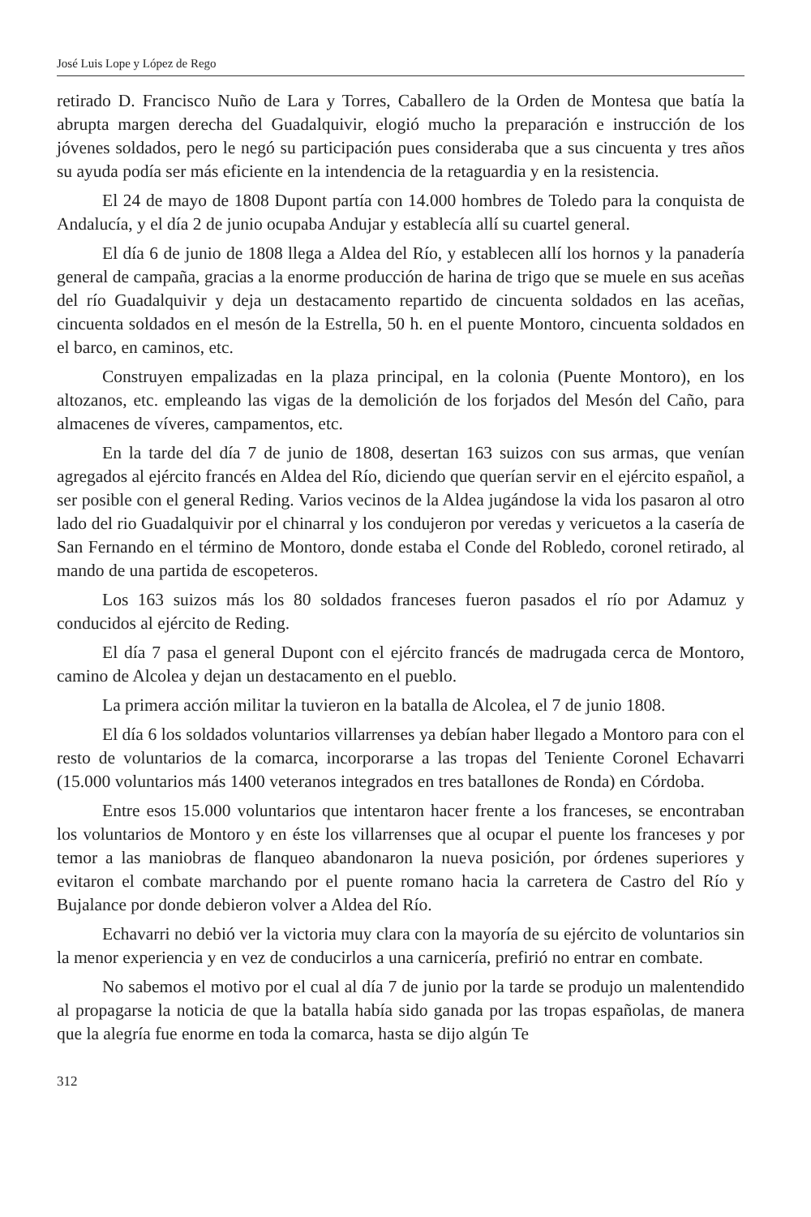José Luis Lope y López de Rego
retirado D. Francisco Nuño de Lara y Torres, Caballero de la Orden de Montesa que batía la abrupta margen derecha del Guadalquivir, elogió mucho la preparación e instrucción de los jóvenes soldados, pero le negó su participación pues consideraba que a sus cincuenta y tres años su ayuda podía ser más eficiente en la intendencia de la retaguardia y en la resistencia.
El 24 de mayo de 1808 Dupont partía con 14.000 hombres de Toledo para la conquista de Andalucía, y el día 2 de junio ocupaba Andujar y establecía allí su cuartel general.
El día 6 de junio de 1808 llega a Aldea del Río, y establecen allí los hornos y la panadería general de campaña, gracias a la enorme producción de harina de trigo que se muele en sus aceñas del río Guadalquivir y deja un destacamento repartido de cincuenta soldados en las aceñas, cincuenta soldados en el mesón de la Estrella, 50 h. en el puente Montoro, cincuenta soldados en el barco, en caminos, etc.
Construyen empalizadas en la plaza principal, en la colonia (Puente Montoro), en los altozanos, etc. empleando las vigas de la demolición de los forjados del Mesón del Caño, para almacenes de víveres, campamentos, etc.
En la tarde del día 7 de junio de 1808, desertan 163 suizos con sus armas, que venían agregados al ejército francés en Aldea del Río, diciendo que querían servir en el ejército español, a ser posible con el general Reding. Varios vecinos de la Aldea jugándose la vida los pasaron al otro lado del rio Guadalquivir por el chinarral y los condujeron por veredas y vericuetos a la casería de San Fernando en el término de Montoro, donde estaba el Conde del Robledo, coronel retirado, al mando de una partida de escopeteros.
Los 163 suizos más los 80 soldados franceses fueron pasados el río por Adamuz y conducidos al ejército de Reding.
El día 7 pasa el general Dupont con el ejército francés de madrugada cerca de Montoro, camino de Alcolea y dejan un destacamento en el pueblo.
La primera acción militar la tuvieron en la batalla de Alcolea, el 7 de junio 1808.
El día 6 los soldados voluntarios villarrenses ya debían haber llegado a Montoro para con el resto de voluntarios de la comarca, incorporarse a las tropas del Teniente Coronel Echavarri (15.000 voluntarios más 1400 veteranos integrados en tres batallones de Ronda) en Córdoba.
Entre esos 15.000 voluntarios que intentaron hacer frente a los franceses, se encontraban los voluntarios de Montoro y en éste los villarrenses que al ocupar el puente los franceses y por temor a las maniobras de flanqueo abandonaron la nueva posición, por órdenes superiores y evitaron el combate marchando por el puente romano hacia la carretera de Castro del Río y Bujalance por donde debieron volver a Aldea del Río.
Echavarri no debió ver la victoria muy clara con la mayoría de su ejército de voluntarios sin la menor experiencia y en vez de conducirlos a una carnicería, prefirió no entrar en combate.
No sabemos el motivo por el cual al día 7 de junio por la tarde se produjo un malentendido al propagarse la noticia de que la batalla había sido ganada por las tropas españolas, de manera que la alegría fue enorme en toda la comarca, hasta se dijo algún Te
312